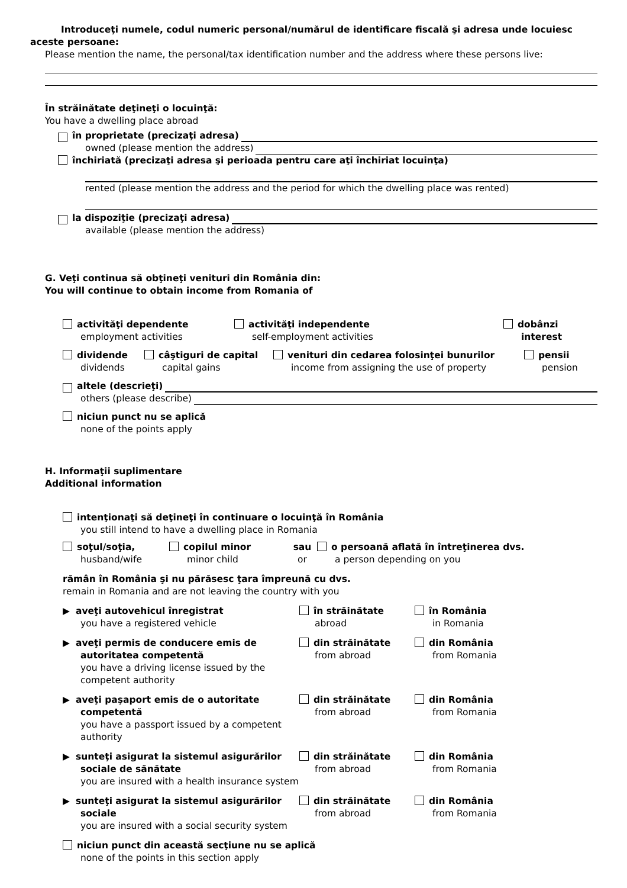Introduceţi numele, codul numeric personal/numărul de identificare fiscală şi adresa unde locuiesc
aceste persoane:
Please mention the name, the personal/tax identification number and the address where these persons live:
În străinătate deţineţi o locuinţă:
You have a dwelling place abroad
în proprietate (precizaţi adresa)
owned (please mention the address)
închiriată (precizaţi adresa şi perioada pentru care aţi închiriat locuinţa)
rented (please mention the address and the period for which the dwelling place was rented)
la dispoziţie (precizaţi adresa)
available (please mention the address)
G. Veţi continua să obţineţi venituri din România din:
You will continue to obtain income from Romania of
activităţi dependente
employment activities
activităţi independente
self-employment activities
dobânzi
interest
dividende
dividends
câştiguri de capital
capital gains
venituri din cedarea folosinţei bunurilor
income from assigning the use of property
pensii
pension
altele (descrieţi)
others (please describe)
niciun punct nu se aplică
none of the points apply
H. Informaţii suplimentare
Additional information
intenţionaţi să deţineţi în continuare o locuinţă în România
you still intend to have a dwelling place in Romania
soţul/soţia,
husband/wife
copilul minor
minor child
sau
or
o persoană aflată în întreţinerea dvs.
a person depending on you
rămân în România şi nu părăsesc ţara împreună cu dvs.
remain in Romania and are not leaving the country with you
▶ aveţi autovehicul înregistrat
you have a registered vehicle
în străinătate
abroad
în România
in Romania
▶ aveţi permis de conducere emis de autoritatea competentă
you have a driving license issued by the competent authority
din străinătate
from abroad
din România
from Romania
▶ aveţi paşaport emis de o autoritate competentă
you have a passport issued by a competent authority
din străinătate
from abroad
din România
from Romania
▶ sunteţi asigurat la sistemul asigurărilor sociale de sănătate
you are insured with a health insurance system
din străinătate
from abroad
din România
from Romania
▶ sunteţi asigurat la sistemul asigurărilor sociale
you are insured with a social security system
din străinătate
from abroad
din România
from Romania
niciun punct din această secţiune nu se aplică
none of the points in this section apply